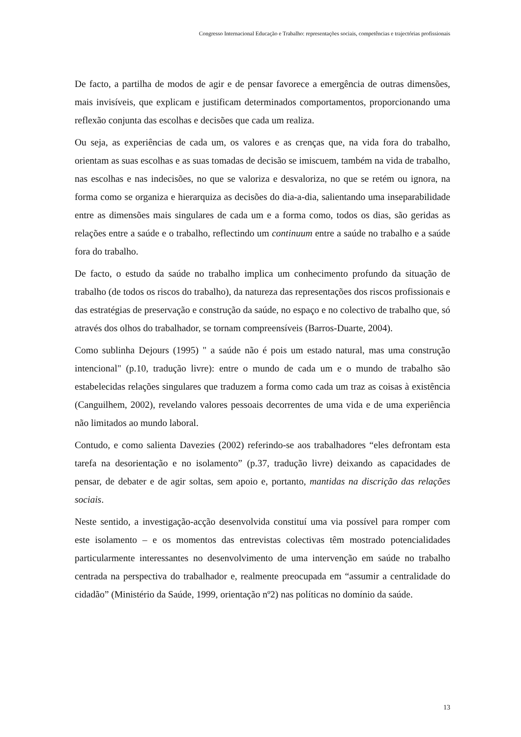Congresso Internacional Educação e Trabalho: representações sociais, competências e trajectórias profissionais
De facto, a partilha de modos de agir e de pensar favorece a emergência de outras dimensões, mais invisíveis, que explicam e justificam determinados comportamentos, proporcionando uma reflexão conjunta das escolhas e decisões que cada um realiza.
Ou seja, as experiências de cada um, os valores e as crenças que, na vida fora do trabalho, orientam as suas escolhas e as suas tomadas de decisão se imiscuem, também na vida de trabalho, nas escolhas e nas indecisões, no que se valoriza e desvaloriza, no que se retém ou ignora, na forma como se organiza e hierarquiza as decisões do dia-a-dia, salientando uma inseparabilidade entre as dimensões mais singulares de cada um e a forma como, todos os dias, são geridas as relações entre a saúde e o trabalho, reflectindo um continuum entre a saúde no trabalho e a saúde fora do trabalho.
De facto, o estudo da saúde no trabalho implica um conhecimento profundo da situação de trabalho (de todos os riscos do trabalho), da natureza das representações dos riscos profissionais e das estratégias de preservação e construção da saúde, no espaço e no colectivo de trabalho que, só através dos olhos do trabalhador, se tornam compreensíveis (Barros-Duarte, 2004).
Como sublinha Dejours (1995) " a saúde não é pois um estado natural, mas uma construção intencional" (p.10, tradução livre): entre o mundo de cada um e o mundo de trabalho são estabelecidas relações singulares que traduzem a forma como cada um traz as coisas à existência (Canguilhem, 2002), revelando valores pessoais decorrentes de uma vida e de uma experiência não limitados ao mundo laboral.
Contudo, e como salienta Davezies (2002) referindo-se aos trabalhadores “eles defrontam esta tarefa na desorientação e no isolamento” (p.37, tradução livre) deixando as capacidades de pensar, de debater e de agir soltas, sem apoio e, portanto, mantidas na discrição das relações sociais.
Neste sentido, a investigação-acção desenvolvida constituí uma via possível para romper com este isolamento – e os momentos das entrevistas colectivas têm mostrado potencialidades particularmente interessantes no desenvolvimento de uma intervenção em saúde no trabalho centrada na perspectiva do trabalhador e, realmente preocupada em “assumir a centralidade do cidadão” (Ministério da Saúde, 1999, orientação nº2) nas políticas no domínio da saúde.
13